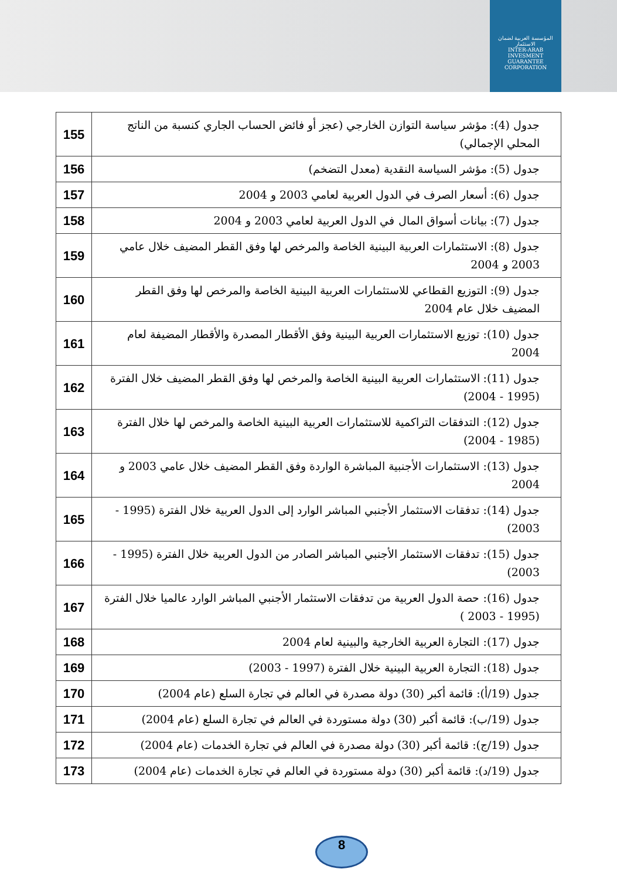المؤسسة العربية لضمان الاستثمار
INTER-ARAB INVESMENT GUARANTEE CORPORATION
| جدول (4): مؤشر سياسة التوازن الخارجي (عجز أو فائض الحساب الجاري كنسبة من الناتج المحلي الإجمالي) | 155 |
| جدول (5): مؤشر السياسة النقدية (معدل التضخم) | 156 |
| جدول (6): أسعار الصرف في الدول العربية لعامي 2003 و 2004 | 157 |
| جدول (7): بيانات أسواق المال في الدول العربية لعامي 2003 و 2004 | 158 |
| جدول (8): الاستثمارات العربية البينية الخاصة والمرخص لها وفق القطر المضيف خلال عامي 2003 و 2004 | 159 |
| جدول (9): التوزيع القطاعي للاستثمارات العربية البينية الخاصة والمرخص لها وفق القطر المضيف خلال عام 2004 | 160 |
| جدول (10): توزيع الاستثمارات العربية البينية وفق الأقطار المصدرة والأقطار المضيفة لعام 2004 | 161 |
| جدول (11): الاستثمارات العربية البينية الخاصة والمرخص لها وفق القطر المضيف خلال الفترة (1995 - 2004) | 162 |
| جدول (12): التدفقات التراكمية للاستثمارات العربية البينية الخاصة والمرخص لها خلال الفترة (1985 - 2004) | 163 |
| جدول (13): الاستثمارات الأجنبية المباشرة الواردة وفق القطر المضيف خلال عامي 2003 و 2004 | 164 |
| جدول (14): تدفقات الاستثمار الأجنبي المباشر الوارد إلى الدول العربية خلال الفترة (1995 - 2003) | 165 |
| جدول (15): تدفقات الاستثمار الأجنبي المباشر الصادر من الدول العربية خلال الفترة (1995 - 2003) | 166 |
| جدول (16): حصة الدول العربية من تدفقات الاستثمار الأجنبي المباشر الوارد عالميا خلال الفترة (1995 - 2003 ) | 167 |
| جدول (17): التجارة العربية الخارجية والبينية لعام 2004 | 168 |
| جدول (18): التجارة العربية البينية خلال الفترة (1997 - 2003) | 169 |
| جدول (19/أ): قائمة أكبر (30) دولة مصدرة في العالم في تجارة السلع (عام 2004) | 170 |
| جدول (19/ب): قائمة أكبر (30) دولة مستوردة في العالم في تجارة السلع (عام 2004) | 171 |
| جدول (19/ج): قائمة أكبر (30) دولة مصدرة في العالم في تجارة الخدمات (عام 2004) | 172 |
| جدول (19/د): قائمة أكبر (30) دولة مستوردة في العالم في تجارة الخدمات (عام 2004) | 173 |
8